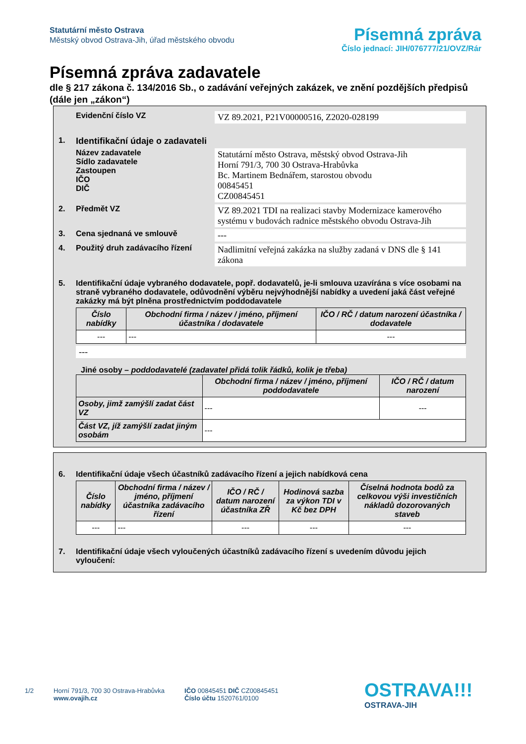Statutární město Ostrava
Městský obvod Ostrava-Jih, úřad městského obvodu
Písemná zpráva
Číslo jednací: JIH/076777/21/OVZ/Rár
Písemná zpráva zadavatele
dle § 217 zákona č. 134/2016 Sb., o zadávání veřejných zakázek, ve znění pozdějších předpisů (dále jen „zákon“)
Evidenční číslo VZ VZ 89.2021, P21V00000516, Z2020-028199
1. Identifikační údaje o zadavateli
Název zadavatele
Sídlo zadavatele
Zastoupen
IČO
DIČ
Statutární město Ostrava, městský obvod Ostrava-Jih
Horní 791/3, 700 30 Ostrava-Hrabůvka
Bc. Martinem Bednářem, starostou obvodu
00845451
CZ00845451
2. Předmět VZ VZ 89.2021 TDI na realizaci stavby Modernizace kamerového systému v budovách radnice městského obvodu Ostrava-Jih
3. Cena sjednaná ve smlouvě ---
4. Použitý druh zadávacího řízení
Nadlimitní veřejná zakázka na služby zadaná v DNS dle § 141 zákona
5. Identifikační údaje vybraného dodavatele, popř. dodavatelů, je-li smlouva uzavírána s více osobami na straně vybraného dodavatele, odůvodnění výběru nejvýhodnější nabídky a uvedení jaká část veřejné zakázky má být plněna prostřednictvím poddodavatele
| Číslo nabídky | Obchodní firma / název / jméno, příjmení účastníka / dodavatele | IČO / RČ / datum narození účastníka / dodavatele |
| --- | --- | --- |
| --- | --- | --- |
---
Jiné osoby – poddodavatelé (zadavatel přidá tolik řádků, kolik je třeba)
| | Obchodní firma / název / jméno, příjmení poddodavatele | IČO / RČ / datum narození |
| --- | --- | --- |
| Osoby, jimž zamýšlí zadat část VZ | --- | --- |
| Část VZ, jíž zamýšlí zadat jiným osobám | --- | |
6. Identifikační údaje všech účastníků zadávacího řízení a jejich nabídková cena
| Číslo nabídky | Obchodní firma / název / jméno, příjmení účastníka zadávacího řízení | IČO / RČ / datum narození účastníka ZŘ | Hodinová sazba za výkon TDI v Kč bez DPH | Číselná hodnota bodů za celkovou výši investičních nákladů dozorovaných staveb |
| --- | --- | --- | --- | --- |
| --- | --- | --- | --- | --- |
7. Identifikační údaje všech vyloučených účastníků zadávacího řízení s uvedením důvodu jejich vyloučení:
1/2 Horní 791/3, 700 30 Ostrava-Hrabůvka
www.ovajih.cz
IČO 00845451 DIČ CZ00845451
Číslo účtu 1520761/0100
OSTRAVA!!!
OSTRAVA-JIH